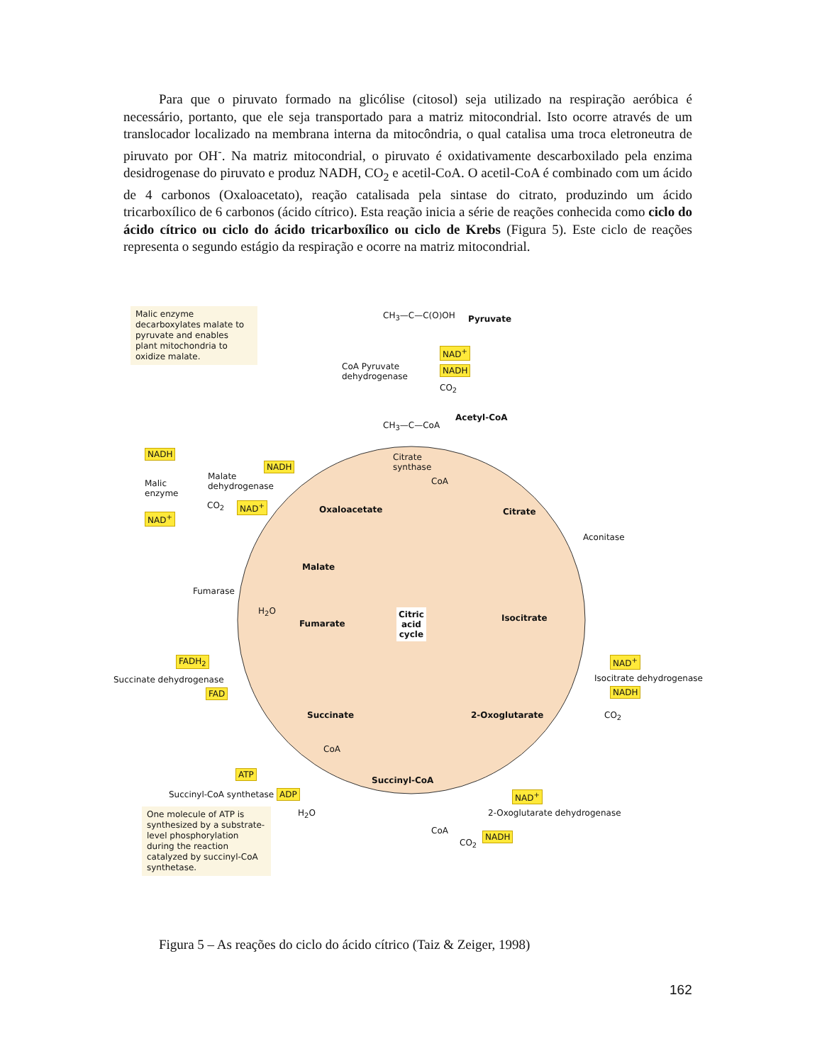Para que o piruvato formado na glicólise (citosol) seja utilizado na respiração aeróbica é necessário, portanto, que ele seja transportado para a matriz mitocondrial. Isto ocorre através de um translocador localizado na membrana interna da mitocôndria, o qual catalisa uma troca eletroneutra de piruvato por OH<sup>-</sup>. Na matriz mitocondrial, o piruvato é oxidativamente descarboxilado pela enzima desidrogenase do piruvato e produz NADH, CO<sub>2</sub> e acetil-CoA. O acetil-CoA é combinado com um ácido de 4 carbonos (Oxaloacetato), reação catalisada pela sintase do citrato, produzindo um ácido tricarboxílico de 6 carbonos (ácido cítrico). Esta reação inicia a série de reações conhecida como ciclo do ácido cítrico ou ciclo do ácido tricarboxílico ou ciclo de Krebs (Figura 5). Este ciclo de reações representa o segundo estágio da respiração e ocorre na matriz mitocondrial.
Malic enzyme decarboxylates malate to pyruvate and enables plant mitochondria to oxidize malate.
CH<sub>3</sub>—C—C(O)OH Pyruvate
CoA Pyruvate
dehydrogenase
NAD<sup>+</sup>
NADH
CO<sub>2</sub>
CH<sub>3</sub>—C—CoA
Acetyl-CoA
NADH
Malic
enzyme
NAD<sup>+</sup>
Malate
dehydrogenase
NADH
CO<sub>2</sub> NAD<sup>+</sup> Oxaloacetate
Citrate
synthase
CoA
Citrate
Aconitase
Malate
Fumarase
H<sub>2</sub>O
Fumarate
Citric
acid
cycle
Isocitrate
FADH<sub>2</sub>
Succinate dehydrogenase
FAD
NAD<sup>+</sup>
Isocitrate dehydrogenase
NADH
CO<sub>2</sub>
Succinate 2-Oxoglutarate
CoA
ATP
Succinyl-CoA
Succinyl-CoA synthetase ADP
H<sub>2</sub>O
NAD<sup>+</sup>
2-Oxoglutarate dehydrogenase
NADH
CO<sub>2</sub>
CoA
One molecule of ATP is synthesized by a substrate-level phosphorylation during the reaction catalyzed by succinyl-CoA synthetase.
Figura 5 – As reações do ciclo do ácido cítrico (Taiz & Zeiger, 1998)
162